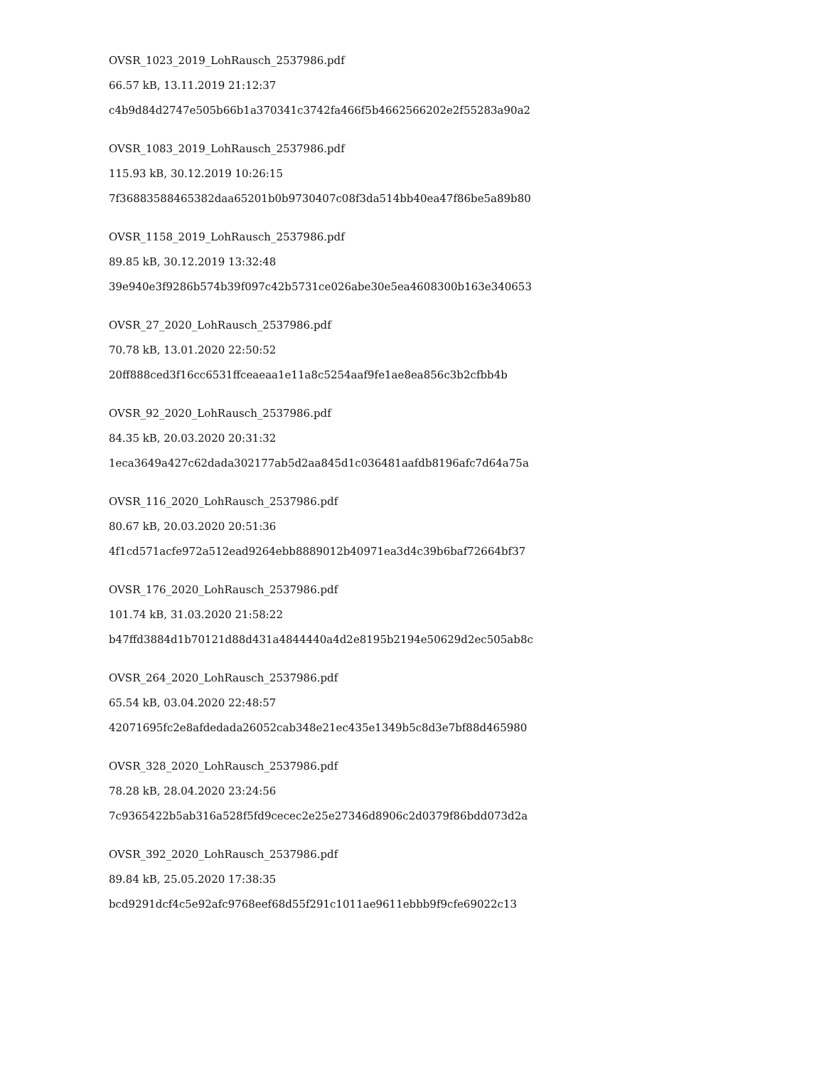OVSR_1023_2019_LohRausch_2537986.pdf
66.57 kB, 13.11.2019 21:12:37
c4b9d84d2747e505b66b1a370341c3742fa466f5b4662566202e2f55283a90a2
OVSR_1083_2019_LohRausch_2537986.pdf
115.93 kB, 30.12.2019 10:26:15
7f36883588465382daa65201b0b9730407c08f3da514bb40ea47f86be5a89b80
OVSR_1158_2019_LohRausch_2537986.pdf
89.85 kB, 30.12.2019 13:32:48
39e940e3f9286b574b39f097c42b5731ce026abe30e5ea4608300b163e340653
OVSR_27_2020_LohRausch_2537986.pdf
70.78 kB, 13.01.2020 22:50:52
20ff888ced3f16cc6531ffceaeaa1e11a8c5254aaf9fe1ae8ea856c3b2cfbb4b
OVSR_92_2020_LohRausch_2537986.pdf
84.35 kB, 20.03.2020 20:31:32
1eca3649a427c62dada302177ab5d2aa845d1c036481aafdb8196afc7d64a75a
OVSR_116_2020_LohRausch_2537986.pdf
80.67 kB, 20.03.2020 20:51:36
4f1cd571acfe972a512ead9264ebb8889012b40971ea3d4c39b6baf72664bf37
OVSR_176_2020_LohRausch_2537986.pdf
101.74 kB, 31.03.2020 21:58:22
b47ffd3884d1b70121d88d431a4844440a4d2e8195b2194e50629d2ec505ab8c
OVSR_264_2020_LohRausch_2537986.pdf
65.54 kB, 03.04.2020 22:48:57
42071695fc2e8afdedada26052cab348e21ec435e1349b5c8d3e7bf88d465980
OVSR_328_2020_LohRausch_2537986.pdf
78.28 kB, 28.04.2020 23:24:56
7c9365422b5ab316a528f5fd9cecec2e25e27346d8906c2d0379f86bdd073d2a
OVSR_392_2020_LohRausch_2537986.pdf
89.84 kB, 25.05.2020 17:38:35
bcd9291dcf4c5e92afc9768eef68d55f291c1011ae9611ebbb9f9cfe69022c13